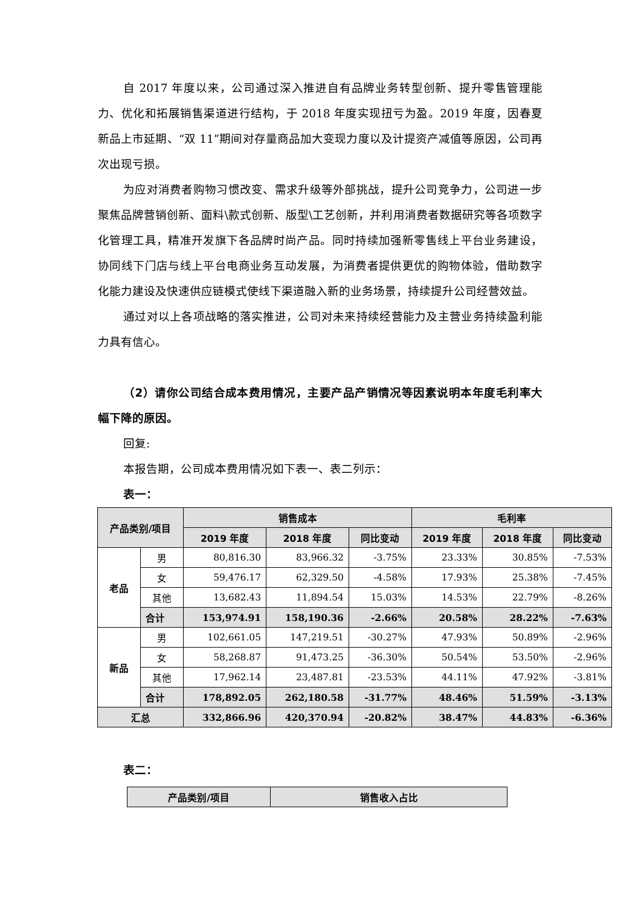自 2017 年度以来，公司通过深入推进自有品牌业务转型创新、提升零售管理能力、优化和拓展销售渠道进行结构，于 2018 年度实现扭亏为盈。2019 年度，因春夏新品上市延期、“双 11”期间对存量商品加大变现力度以及计提资产减值等原因，公司再次出现亏损。
为应对消费者购物习惯改变、需求升级等外部挑战，提升公司竞争力，公司进一步聚焦品牌营销创新、面料\款式创新、版型\工艺创新，并利用消费者数据研究等各项数字化管理工具，精准开发旗下各品牌时尚产品。同时持续加强新零售线上平台业务建设，协同线下门店与线上平台电商业务互动发展，为消费者提供更优的购物体验，借助数字化能力建设及快速供应链模式使线下渠道融入新的业务场景，持续提升公司经营效益。
通过对以上各项战略的落实推进，公司对未来持续经营能力及主营业务持续盈利能力具有信心。
（2）请你公司结合成本费用情况，主要产品产销情况等因素说明本年度毛利率大幅下降的原因。
回复:
本报告期，公司成本费用情况如下表一、表二列示：
表一：
| 产品类别/项目 | | 销售成本 | | | 毛利率 | | |
| --- | --- | --- | --- | --- | --- | --- | --- |
| | | 2019 年度 | 2018 年度 | 同比变动 | 2019 年度 | 2018 年度 | 同比变动 |
| 老品 | 男 | 80,816.30 | 83,966.32 | -3.75% | 23.33% | 30.85% | -7.53% |
| | 女 | 59,476.17 | 62,329.50 | -4.58% | 17.93% | 25.38% | -7.45% |
| | 其他 | 13,682.43 | 11,894.54 | 15.03% | 14.53% | 22.79% | -8.26% |
| | 合计 | 153,974.91 | 158,190.36 | -2.66% | 20.58% | 28.22% | -7.63% |
| 新品 | 男 | 102,661.05 | 147,219.51 | -30.27% | 47.93% | 50.89% | -2.96% |
| | 女 | 58,268.87 | 91,473.25 | -36.30% | 50.54% | 53.50% | -2.96% |
| | 其他 | 17,962.14 | 23,487.81 | -23.53% | 44.11% | 47.92% | -3.81% |
| | 合计 | 178,892.05 | 262,180.58 | -31.77% | 48.46% | 51.59% | -3.13% |
| 汇总 | | 332,866.96 | 420,370.94 | -20.82% | 38.47% | 44.83% | -6.36% |
表二：
| 产品类别/项目 | 销售收入占比 |
| --- | --- |